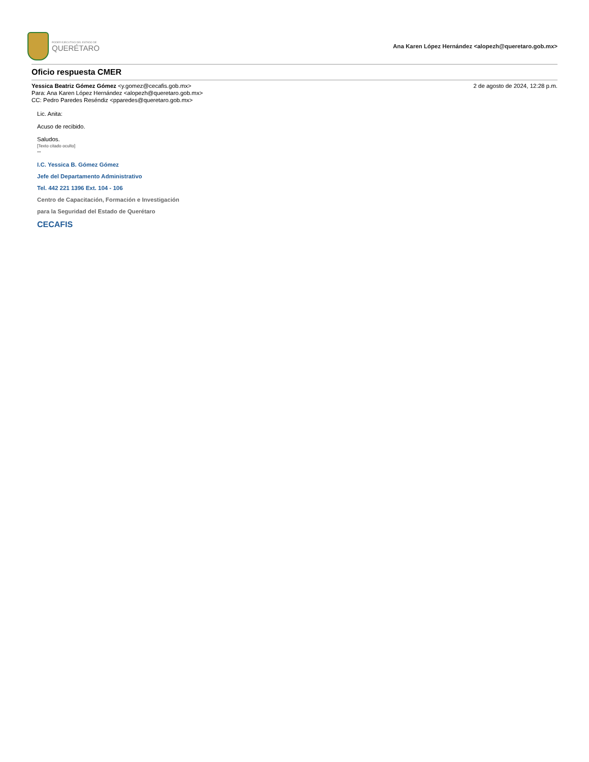PODER EJECUTIVO DEL ESTADO DE
QUERÉTARO
Ana Karen López Hernández <alopezh@queretaro.gob.mx>
Oficio respuesta CMER
Yessica Beatriz Gómez Gómez <y.gomez@cecafis.gob.mx>
Para: Ana Karen López Hernández <alopezh@queretaro.gob.mx>
CC: Pedro Paredes Reséndiz <pparedes@queretaro.gob.mx>
2 de agosto de 2024, 12:28 p.m.
Lic. Anita:
Acuso de recibido.
Saludos.
[Texto citado oculto]
--
I.C. Yessica B. Gómez Gómez
Jefe del Departamento Administrativo
Tel. 442 221 1396 Ext. 104 - 106
Centro de Capacitación, Formación e Investigación
para la Seguridad del Estado de Querétaro
CECAFIS